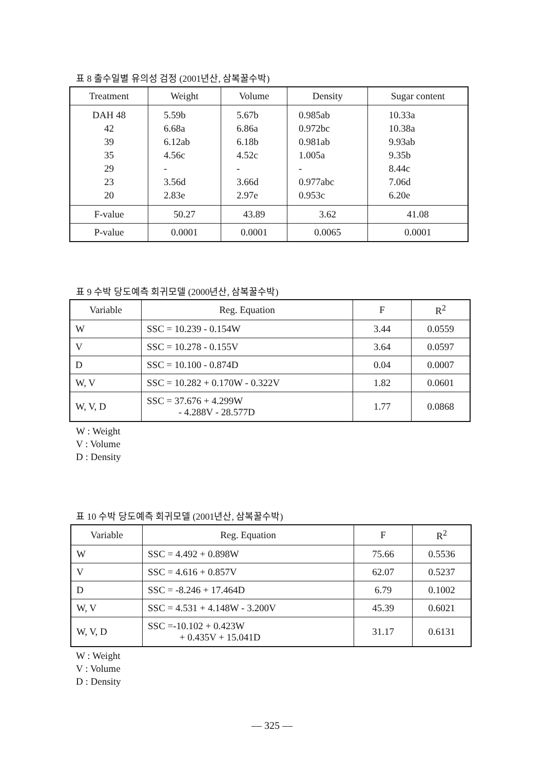표 8 출수일별 유의성 검정 (2001년산, 삼복꿀수박)
| Treatment | Weight | Volume | Density | Sugar content |
| --- | --- | --- | --- | --- |
| DAH 48 42 39 35 29 23 20 | 5.59b 6.68a 6.12ab 4.56c - 3.56d 2.83e | 5.67b 6.86a 6.18b 4.52c - 3.66d 2.97e | 0.985ab 0.972bc 0.981ab 1.005a - 0.977abc 0.953c | 10.33a 10.38a 9.93ab 9.35b 8.44c 7.06d 6.20e |
| F-value | 50.27 | 43.89 | 3.62 | 41.08 |
| P-value | 0.0001 | 0.0001 | 0.0065 | 0.0001 |
표 9 수박 당도예측 회귀모델 (2000년산, 삼복꿀수박)
| Variable | Reg. Equation | F | R<sup>2</sup> |
| --- | --- | --- | --- |
| W | SSC = 10.239 - 0.154W | 3.44 | 0.0559 |
| V | SSC = 10.278 - 0.155V | 3.64 | 0.0597 |
| D | SSC = 10.100 - 0.874D | 0.04 | 0.0007 |
| W, V | SSC = 10.282 + 0.170W - 0.322V | 1.82 | 0.0601 |
| W, V, D | SSC = 37.676 + 4.299W - 4.288V - 28.577D | 1.77 | 0.0868 |
W : Weight
V : Volume
D : Density
표 10 수박 당도예측 회귀모델 (2001년산, 삼복꿀수박)
| Variable | Reg. Equation | F | R<sup>2</sup> |
| --- | --- | --- | --- |
| W | SSC = 4.492 + 0.898W | 75.66 | 0.5536 |
| V | SSC = 4.616 + 0.857V | 62.07 | 0.5237 |
| D | SSC = -8.246 + 17.464D | 6.79 | 0.1002 |
| W, V | SSC = 4.531 + 4.148W - 3.200V | 45.39 | 0.6021 |
| W, V, D | SSC =-10.102 + 0.423W + 0.435V + 15.041D | 31.17 | 0.6131 |
W : Weight
V : Volume
D : Density
— 325 —